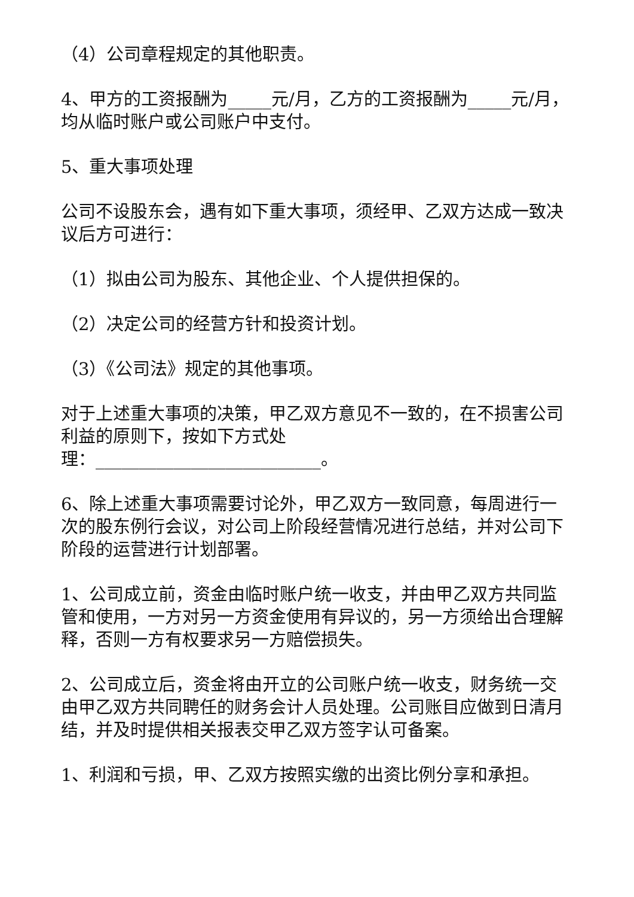（4）公司章程规定的其他职责。
4、甲方的工资报酬为_____元/月，乙方的工资报酬为_____元/月，均从临时账户或公司账户中支付。
5、重大事项处理
公司不设股东会，遇有如下重大事项，须经甲、乙双方达成一致决议后方可进行：
（1）拟由公司为股东、其他企业、个人提供担保的。
（2）决定公司的经营方针和投资计划。
（3）《公司法》规定的其他事项。
对于上述重大事项的决策，甲乙双方意见不一致的，在不损害公司利益的原则下，按如下方式处
理：__________________________。
6、除上述重大事项需要讨论外，甲乙双方一致同意，每周进行一次的股东例行会议，对公司上阶段经营情况进行总结，并对公司下阶段的运营进行计划部署。
1、公司成立前，资金由临时账户统一收支，并由甲乙双方共同监管和使用，一方对另一方资金使用有异议的，另一方须给出合理解释，否则一方有权要求另一方赔偿损失。
2、公司成立后，资金将由开立的公司账户统一收支，财务统一交由甲乙双方共同聘任的财务会计人员处理。公司账目应做到日清月结，并及时提供相关报表交甲乙双方签字认可备案。
1、利润和亏损，甲、乙双方按照实缴的出资比例分享和承担。